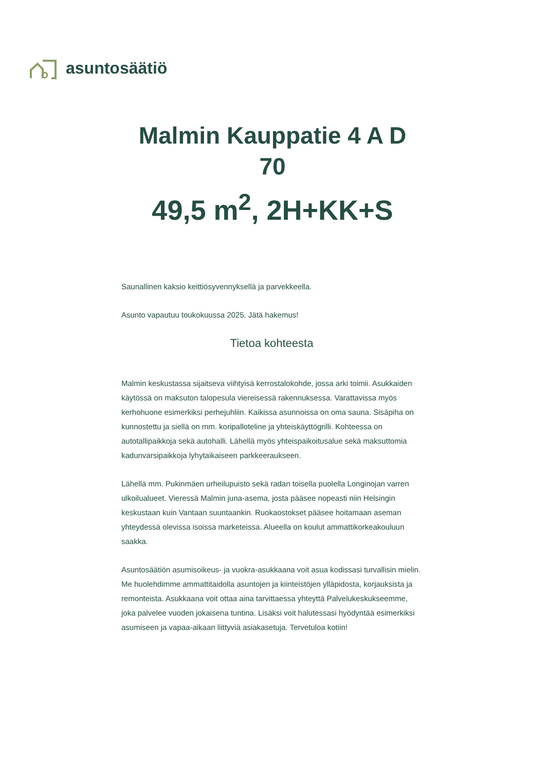asuntosäätiö
Malmin Kauppatie 4 A D
70
49,5 m<sup>2</sup>, 2H+KK+S
Saunallinen kaksio keittiösyvennyksellä ja parvekkeella.
Asunto vapautuu toukokuussa 2025. Jätä hakemus!
Tietoa kohteesta
Malmin keskustassa sijaitseva viihtyisä kerrostalokohde, jossa arki toimii. Asukkaiden käytössä on maksuton talopesula viereisessä rakennuksessa. Varattavissa myös kerhohuone esimerkiksi perhejuhliin. Kaikissa asunnoissa on oma sauna. Sisäpiha on kunnostettu ja siellä on mm. koripalloteline ja yhteiskäyttögrilli. Kohteessa on autotallipaikkoja sekä autohalli. Lähellä myös yhteispaikoitusalue sekä maksuttomia kadunvarsipaikkoja lyhytaikaiseen parkkeeraukseen.
Lähellä mm. Pukinmäen urheilupuisto sekä radan toisella puolella Longinojan varren ulkoilualueet. Vieressä Malmin juna-asema, josta pääsee nopeasti niin Helsingin keskustaan kuin Vantaan suuntaankin. Ruokaostokset pääsee hoitamaan aseman yhteydessä olevissa isoissa marketeissa. Alueella on koulut ammattikorkeakouluun saakka.
Asuntosäätiön asumisoikeus- ja vuokra-asukkaana voit asua kodissasi turvallisin mielin. Me huolehdimme ammattitaidolla asuntojen ja kiinteistöjen ylläpidosta, korjauksista ja remonteista. Asukkaana voit ottaa aina tarvittaessa yhteyttä Palvelukeskukseemme, joka palvelee vuoden jokaisena tuntina. Lisäksi voit halutessasi hyödyntää esimerkiksi asumiseen ja vapaa-aikaan liittyviä asiakasetuja. Tervetuloa kotiin!